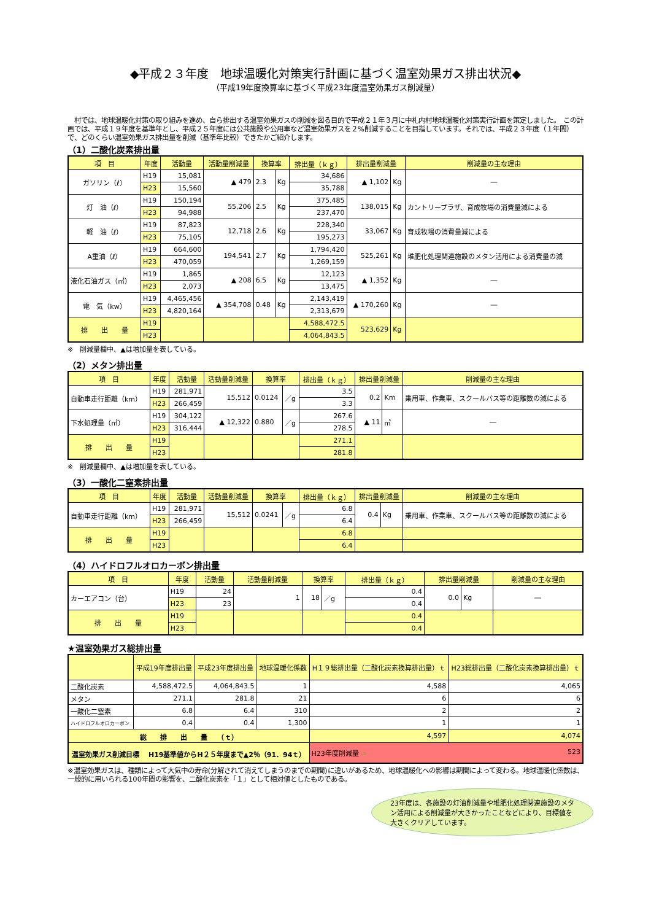◆平成２３年度　地球温暖化対策実行計画に基づく温室効果ガス排出状況◆
（平成19年度換算率に基づく平成23年度温室効果ガス削減量）
　村では、地球温暖化対策の取り組みを進め、自ら排出する温室効果ガスの削減を図る目的で平成２１年３月に中札内村地球温暖化対策実行計画を策定しました。　この計画では、平成１９年度を基準年とし、平成２５年度には公共施設や公用車など温室効果ガスを２%削減することを目指しています。それでは、平成２３年度（１年間）で、どのくらい温室効果ガス排出量を削減（基準年比較）できたかご紹介します。
（1）二酸化炭素排出量
| 項 目 | 年度 | 活動量 | 活動量削減量 | 換算率 | | 排出量（ｋｇ） | 排出量削減量 | | 削減量の主な理由 |
| --- | --- | --- | --- | --- | --- | --- | --- | --- | --- |
| ガソリン（ℓ） | H19 | 15,081 | ▲ 479 | 2.3 | Kg | 34,686 | ▲ 1,102 | Kg | ― |
| | H23 | 15,560 | | | | 35,788 | | | |
| 灯 油（ℓ） | H19 | 150,194 | 55,206 | 2.5 | Kg | 375,485 | 138,015 | Kg | カントリープラザ、育成牧場の消費量減による |
| | H23 | 94,988 | | | | 237,470 | | | |
| 軽 油（ℓ） | H19 | 87,823 | 12,718 | 2.6 | Kg | 228,340 | 33,067 | Kg | 育成牧場の消費量減による |
| | H23 | 75,105 | | | | 195,273 | | | |
| A重油（ℓ） | H19 | 664,600 | 194,541 | 2.7 | Kg | 1,794,420 | 525,261 | Kg | 堆肥化処理関連施設のメタン活用による消費量の減 |
| | H23 | 470,059 | | | | 1,269,159 | | | |
| 液化石油ガス（㎥） | H19 | 1,865 | ▲ 208 | 6.5 | Kg | 12,123 | ▲ 1,352 | Kg | ― |
| | H23 | 2,073 | | | | 13,475 | | | |
| 電 気（kw） | H19 | 4,465,456 | ▲ 354,708 | 0.48 | Kg | 2,143,419 | ▲ 170,260 | Kg | ― |
| | H23 | 4,820,164 | | | | 2,313,679 | | | |
| 排 出 量 | H19 | | | | | 4,588,472.5 | 523,629 | Kg | |
| | H23 | | | | | 4,064,843.5 | | | |
※　削減量欄中、▲は増加量を表している。
（2）メタン排出量
| 項 目 | 年度 | 活動量 | 活動量削減量 | 換算率 | | 排出量（ｋｇ） | 排出量削減量 | | 削減量の主な理由 |
| --- | --- | --- | --- | --- | --- | --- | --- | --- | --- |
| 自動車走行距離（km） | H19 | 281,971 | 15,512 | 0.0124 | ／g | 3.5 | 0.2 | Km | 乗用車、作業車、スクールバス等の距離数の減による |
| | H23 | 266,459 | | | | 3.3 | | | |
| 下水処理量（㎥） | H19 | 304,122 | ▲ 12,322 | 0.880 | ／g | 267.6 | ▲ 11 | ㎡ | ― |
| | H23 | 316,444 | | | | 278.5 | | | |
| 排 出 量 | H19 | | | | | 271.1 | | | |
| | H23 | | | | | 281.8 | | | |
※　削減量欄中、▲は増加量を表している。
（3）一酸化二窒素排出量
| 項 目 | 年度 | 活動量 | 活動量削減量 | 換算率 | | 排出量（ｋｇ） | 排出量削減量 | | 削減量の主な理由 |
| --- | --- | --- | --- | --- | --- | --- | --- | --- | --- |
| 自動車走行距離（km） | H19 | 281,971 | 15,512 | 0.0241 | ／g | 6.8 | 0.4 | Kg | 乗用車、作業車、スクールバス等の距離数の減による |
| | H23 | 266,459 | | | | 6.4 | | | |
| 排 出 量 | H19 | | | | | 6.8 | | | |
| | H23 | | | | | 6.4 | | | |
（4）ハイドロフルオロカーボン排出量
| 項 目 | 年度 | 活動量 | 活動量削減量 | 換算率 | | 排出量（ｋｇ） | 排出量削減量 | | 削減量の主な理由 |
| --- | --- | --- | --- | --- | --- | --- | --- | --- | --- |
| カーエアコン（台） | H19 | 24 | 1 | 18 | ／g | 0.4 | 0.0 | Kg | ― |
| | H23 | 23 | | | | 0.4 | | | |
| 排 出 量 | H19 | | | | | 0.4 | | | |
| | H23 | | | | | 0.4 | | | |
★温室効果ガス総排出量
| | 平成19年度排出量 | 平成23年度排出量 | 地球温暖化係数 | H１９総排出量（二酸化炭素換算排出量）ｔ | H23総排出量（二酸化炭素換算排出量）ｔ |
| --- | --- | --- | --- | --- | --- |
| 二酸化炭素 | 4,588,472.5 | 4,064,843.5 | 1 | 4,588 | 4,065 |
| メタン | 271.1 | 281.8 | 21 | 6 | 6 |
| 一酸化二窒素 | 6.8 | 6.4 | 310 | 2 | 2 |
| ハイドロフルオロカーボン | 0.4 | 0.4 | 1,300 | 1 | 1 |
| 総 排 出 量 （ｔ） | | | | 4,597 | 4,074 |
| 温室効果ガス削減目標 H19基準値からH２５年度まで▲2％（91．94ｔ） | | | | H23年度削減量 ⇨ 523 | |
※温室効果ガスは、種類によって大気中の寿命(分解されて消えてしまうのまでの期間)に違いがあるため、地球温暖化への影響は期間によって変わる。地球温暖化係数は、一般的に用いられる100年間の影響を、二酸化炭素を「１」として相対値としたものである。
23年度は、各施設の灯油削減量や堆肥化処理関連施設のメタン活用による削減量が大きかったことなどにより、目標値を大きくクリアしています。